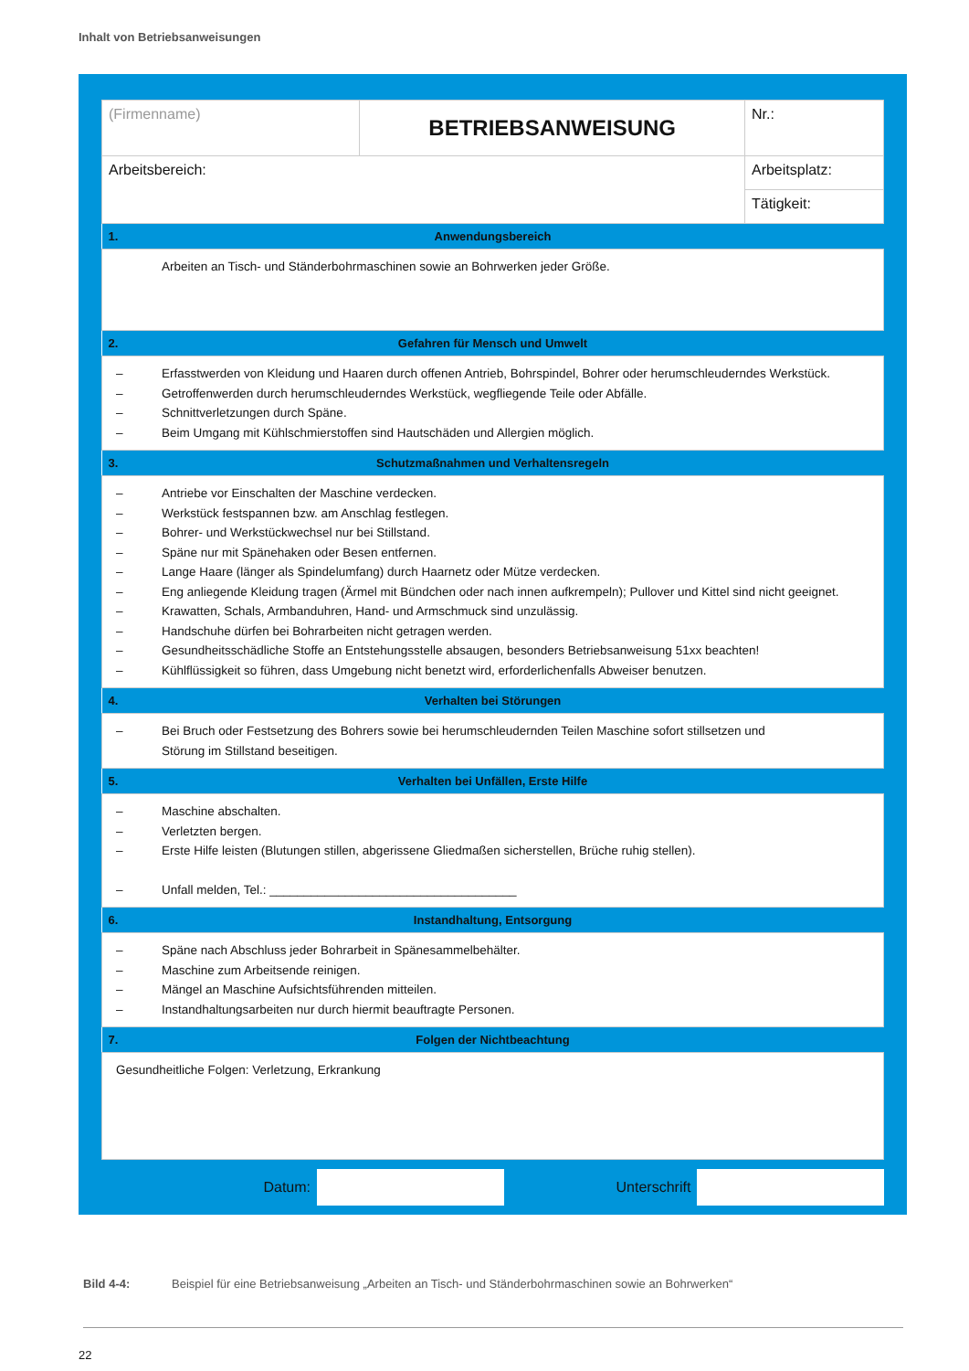Inhalt von Betriebsanweisungen
| (Firmenname) | BETRIEBSANWEISUNG | | Nr.: |
| Arbeitsbereich: | | Arbeitsplatz: | |
| | | Tätigkeit: | |
| 1. | Anwendungsbereich | |
| Arbeiten an Tisch- und Ständerbohrmaschinen sowie an Bohrwerken jeder Größe. | | |
| 2. | Gefahren für Mensch und Umwelt | |
| – Erfasstwerden von Kleidung und Haaren durch offenen Antrieb, Bohrspindel, Bohrer oder herumschleuderndes Werkstück. – Getroffenwerden durch herumschleuderndes Werkstück, wegfliegende Teile oder Abfälle. – Schnittverletzungen durch Späne. – Beim Umgang mit Kühlschmierstoffen sind Hautschäden und Allergien möglich. | | |
| 3. | Schutzmaßnahmen und Verhaltensregeln | |
| – Antriebe vor Einschalten der Maschine verdecken. – Werkstück festspannen bzw. am Anschlag festlegen. – Bohrer- und Werkstückwechsel nur bei Stillstand. – Späne nur mit Spänehaken oder Besen entfernen. – Lange Haare (länger als Spindelumfang) durch Haarnetz oder Mütze verdecken. – Eng anliegende Kleidung tragen (Ärmel mit Bündchen oder nach innen aufkrempeln); Pullover und Kittel sind nicht geeignet. – Krawatten, Schals, Armbanduhren, Hand- und Armschmuck sind unzulässig. – Handschuhe dürfen bei Bohrarbeiten nicht getragen werden. – Gesundheitsschädliche Stoffe an Entstehungsstelle absaugen, besonders Betriebsanweisung 51xx beachten! – Kühlflüssigkeit so führen, dass Umgebung nicht benetzt wird, erforderlichenfalls Abweiser benutzen. | | |
| 4. | Verhalten bei Störungen | |
| – Bei Bruch oder Festsetzung des Bohrers sowie bei herumschleudernden Teilen Maschine sofort stillsetzen und Störung im Stillstand beseitigen. | | |
| 5. | Verhalten bei Unfällen, Erste Hilfe | |
| – Maschine abschalten. – Verletzten bergen. – Erste Hilfe leisten (Blutungen stillen, abgerissene Gliedmaßen sicherstellen, Brüche ruhig stellen). – Unfall melden, Tel.: ____________________________________ | | |
| 6. | Instandhaltung, Entsorgung | |
| – Späne nach Abschluss jeder Bohrarbeit in Spänesammelbehälter. – Maschine zum Arbeitsende reinigen. – Mängel an Maschine Aufsichtsführenden mitteilen. – Instandhaltungsarbeiten nur durch hiermit beauftragte Personen. | | |
| 7. | Folgen der Nichtbeachtung | |
| Gesundheitliche Folgen: Verletzung, Erkrankung | | |
Datum: Unterschrift
Bild 4-4: Beispiel für eine Betriebsanweisung „Arbeiten an Tisch- und Ständerbohrmaschinen sowie an Bohrwerken“
22